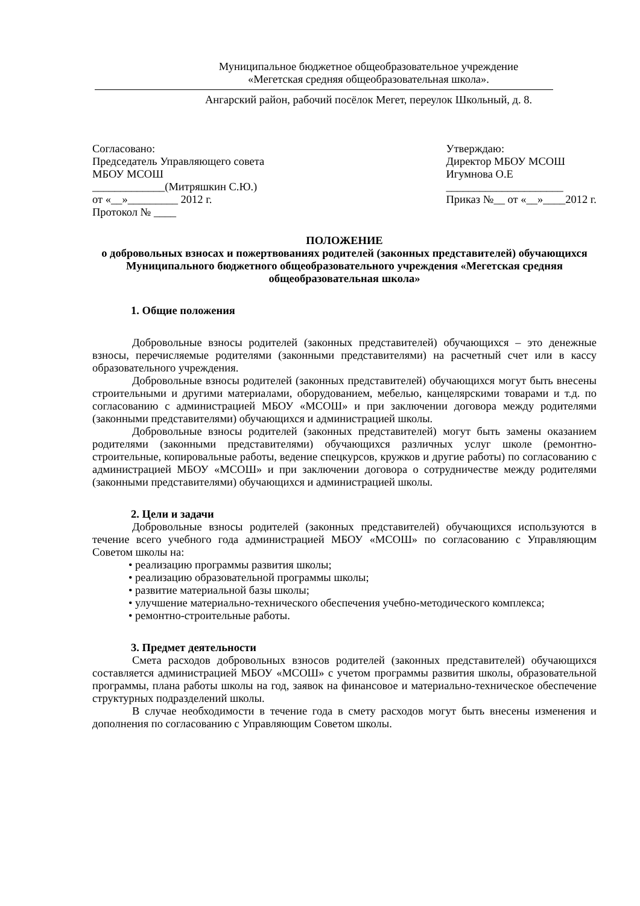Муниципальное бюджетное общеобразовательное учреждение
«Мегетская средняя общеобразовательная школа».
Ангарский район, рабочий посёлок Мегет, переулок Школьный, д. 8.
Согласовано:
Председатель Управляющего совета
МБОУ МСОШ
_____________(Митряшкин С.Ю.)
от «__»_________ 2012 г.
Протокол № ____
Утверждаю:
Директор МБОУ МСОШ
Игумнова О.Е
_____________________
Приказ №__ от «__»____2012 г.
ПОЛОЖЕНИЕ
о добровольных взносах и пожертвованиях родителей (законных представителей) обучающихся Муниципального бюджетного общеобразовательного учреждения «Мегетская средняя общеобразовательная школа»
1. Общие положения
Добровольные взносы родителей (законных представителей) обучающихся – это денежные взносы, перечисляемые родителями (законными представителями) на расчетный счет или в кассу образовательного учреждения.
Добровольные взносы родителей (законных представителей) обучающихся могут быть внесены строительными и другими материалами, оборудованием, мебелью, канцелярскими товарами и т.д. по согласованию с администрацией МБОУ «МСОШ» и при заключении договора между родителями (законными представителями) обучающихся и администрацией школы.
Добровольные взносы родителей (законных представителей) могут быть замены оказанием родителями (законными представителями) обучающихся различных услуг школе (ремонтно-строительные, копировальные работы, ведение спецкурсов, кружков и другие работы) по согласованию с администрацией МБОУ «МСОШ» и при заключении договора о сотрудничестве между родителями (законными представителями) обучающихся и администрацией школы.
2. Цели и задачи
Добровольные взносы родителей (законных представителей) обучающихся используются в течение всего учебного года администрацией МБОУ «МСОШ» по согласованию с Управляющим Советом школы на:
• реализацию программы развития школы;
• реализацию образовательной программы школы;
• развитие материальной базы школы;
• улучшение материально-технического обеспечения учебно-методического комплекса;
• ремонтно-строительные работы.
3. Предмет деятельности
Смета расходов добровольных взносов родителей (законных представителей) обучающихся составляется администрацией МБОУ «МСОШ» с учетом программы развития школы, образовательной программы, плана работы школы на год, заявок на финансовое и материально-техническое обеспечение структурных подразделений школы.
В случае необходимости в течение года в смету расходов могут быть внесены изменения и дополнения по согласованию с Управляющим Советом школы.